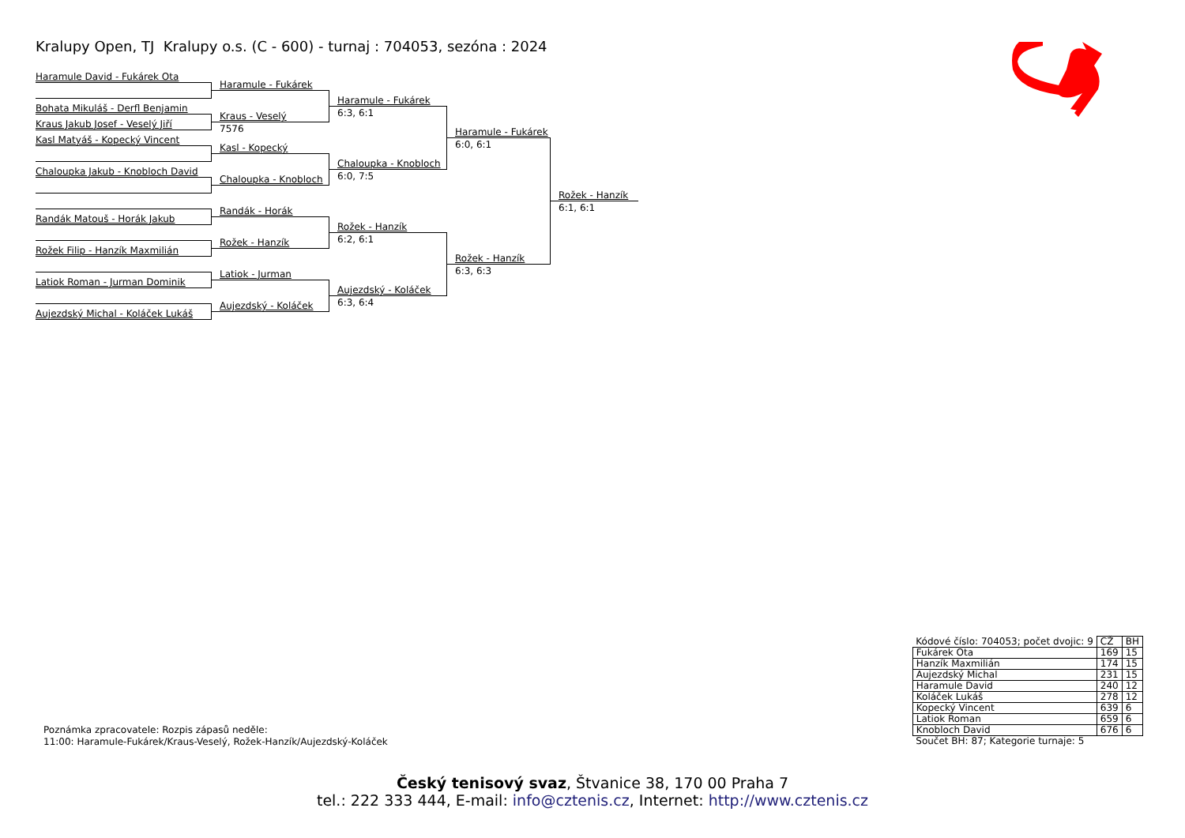Kralupy Open, TJ Kralupy o.s. (C - 600) - turnaj : 704053, sezóna : 2024
Haramule David - Fukárek Ota
Bohata Mikuláš - Derfl Benjamin
Kraus Jakub Josef - Veselý Jiří
Kasl Matyáš - Kopecký Vincent
Chaloupka Jakub - Knobloch David
Randák Matouš - Horák Jakub
Rožek Filip - Hanzík Maxmilián
Latiok Roman - Jurman Dominik
Aujezdský Michal - Koláček Lukáš
Haramule - Fukárek
Kraus - Veselý
7576
Kasl - Kopecký
Chaloupka - Knobloch
Randák - Horák
Rožek - Hanzík
Latiok - Jurman
Aujezdský - Koláček
Haramule - Fukárek
6:3, 6:1
Chaloupka - Knobloch
6:0, 7:5
Rožek - Hanzík
6:2, 6:1
Aujezdský - Koláček
6:3, 6:4
Haramule - Fukárek
6:0, 6:1
Rožek - Hanzík
6:3, 6:3
Rožek - Hanzík
6:1, 6:1
Poznámka zpracovatele: Rozpis zápasů neděle:
11:00: Haramule-Fukárek/Kraus-Veselý, Rožek-Hanzík/Aujezdský-Koláček
| Kódové číslo: 704053; počet dvojic: 9 | CŽ | BH |
| Fukárek Ota | 169 | 15 |
| Hanzík Maxmilián | 174 | 15 |
| Aujezdský Michal | 231 | 15 |
| Haramule David | 240 | 12 |
| Koláček Lukáš | 278 | 12 |
| Kopecký Vincent | 639 | 6 |
| Latiok Roman | 659 | 6 |
| Knobloch David | 676 | 6 |
| Součet BH: 87; Kategorie turnaje: 5 | | |
Český tenisový svaz, Štvanice 38, 170 00 Praha 7
tel.: 222 333 444, E-mail: info@cztenis.cz, Internet: http://www.cztenis.cz